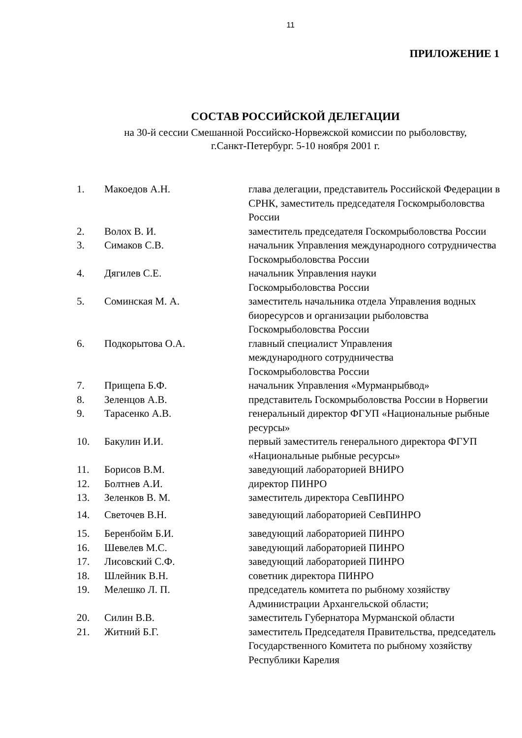11
ПРИЛОЖЕНИЕ 1
СОСТАВ РОССИЙСКОЙ ДЕЛЕГАЦИИ
на 30-й сессии Смешанной Российско-Норвежской комиссии по рыболовству,
г.Санкт-Петербург. 5-10 ноября 2001 г.
| 1. | Макоедов А.Н. | глава делегации, представитель Российской Федерации в СРНК, заместитель председателя Госкомрыболовства России |
| 2. | Волох В. И. | заместитель председателя Госкомрыболовства России |
| 3. | Симаков С.В. | начальник Управления международного сотрудничества Госкомрыболовства России |
| 4. | Дягилев С.Е. | начальник Управления науки Госкомрыболовства России |
| 5. | Соминская М. А. | заместитель начальника отдела Управления водных биоресурсов и организации рыболовства Госкомрыболовства России |
| 6. | Подкорытова О.А. | главный специалист Управления международного сотрудничества Госкомрыболовства России |
| 7. | Прищепа Б.Ф. | начальник Управления «Мурманрыбвод» |
| 8. | Зеленцов А.В. | представитель Госкомрыболовства России в Норвегии |
| 9. | Тарасенко А.В. | генеральный директор ФГУП «Национальные рыбные ресурсы» |
| 10. | Бакулин И.И. | первый заместитель генерального директора ФГУП «Национальные рыбные ресурсы» |
| 11. | Борисов В.М. | заведующий лабораторией ВНИРО |
| 12. | Болтнев А.И. | директор ПИНРО |
| 13. | Зеленков В. М. | заместитель директора СевПИНРО |
| 14. | Светочев В.Н. | заведующий лабораторией СевПИНРО |
| 15. | Беренбойм Б.И. | заведующий лабораторией ПИНРО |
| 16. | Шевелев М.С. | заведующий лабораторией ПИНРО |
| 17. | Лисовский С.Ф. | заведующий лабораторией ПИНРО |
| 18. | Шлейник В.Н. | советник директора ПИНРО |
| 19. | Мелешко Л. П. | председатель комитета по рыбному хозяйству Администрации Архангельской области; |
| 20. | Силин В.В. | заместитель Губернатора Мурманской области |
| 21. | Житний Б.Г. | заместитель Председателя Правительства, председатель Государственного Комитета по рыбному хозяйству Республики Карелия |